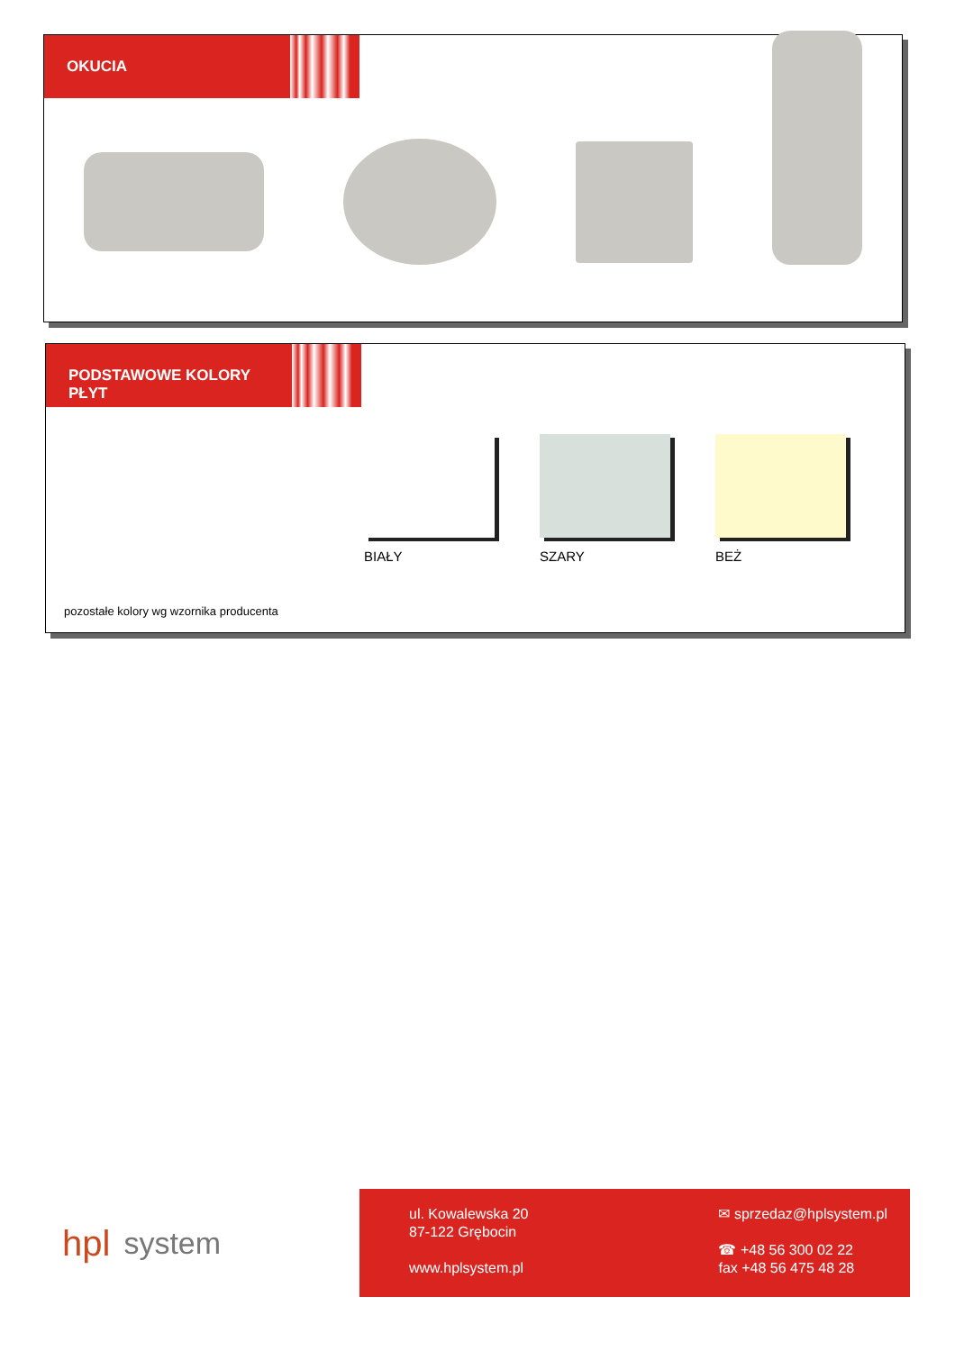OKUCIA
PODSTAWOWE KOLORY
PŁYT
BIAŁY SZARY BEŻ
pozostałe kolory wg wzornika producenta
hpl system
ul. Kowalewska 20
87-122 Grębocin
www.hplsystem.pl
✉ sprzedaz@hplsystem.pl
☎ +48 56 300 02 22
fax +48 56 475 48 28